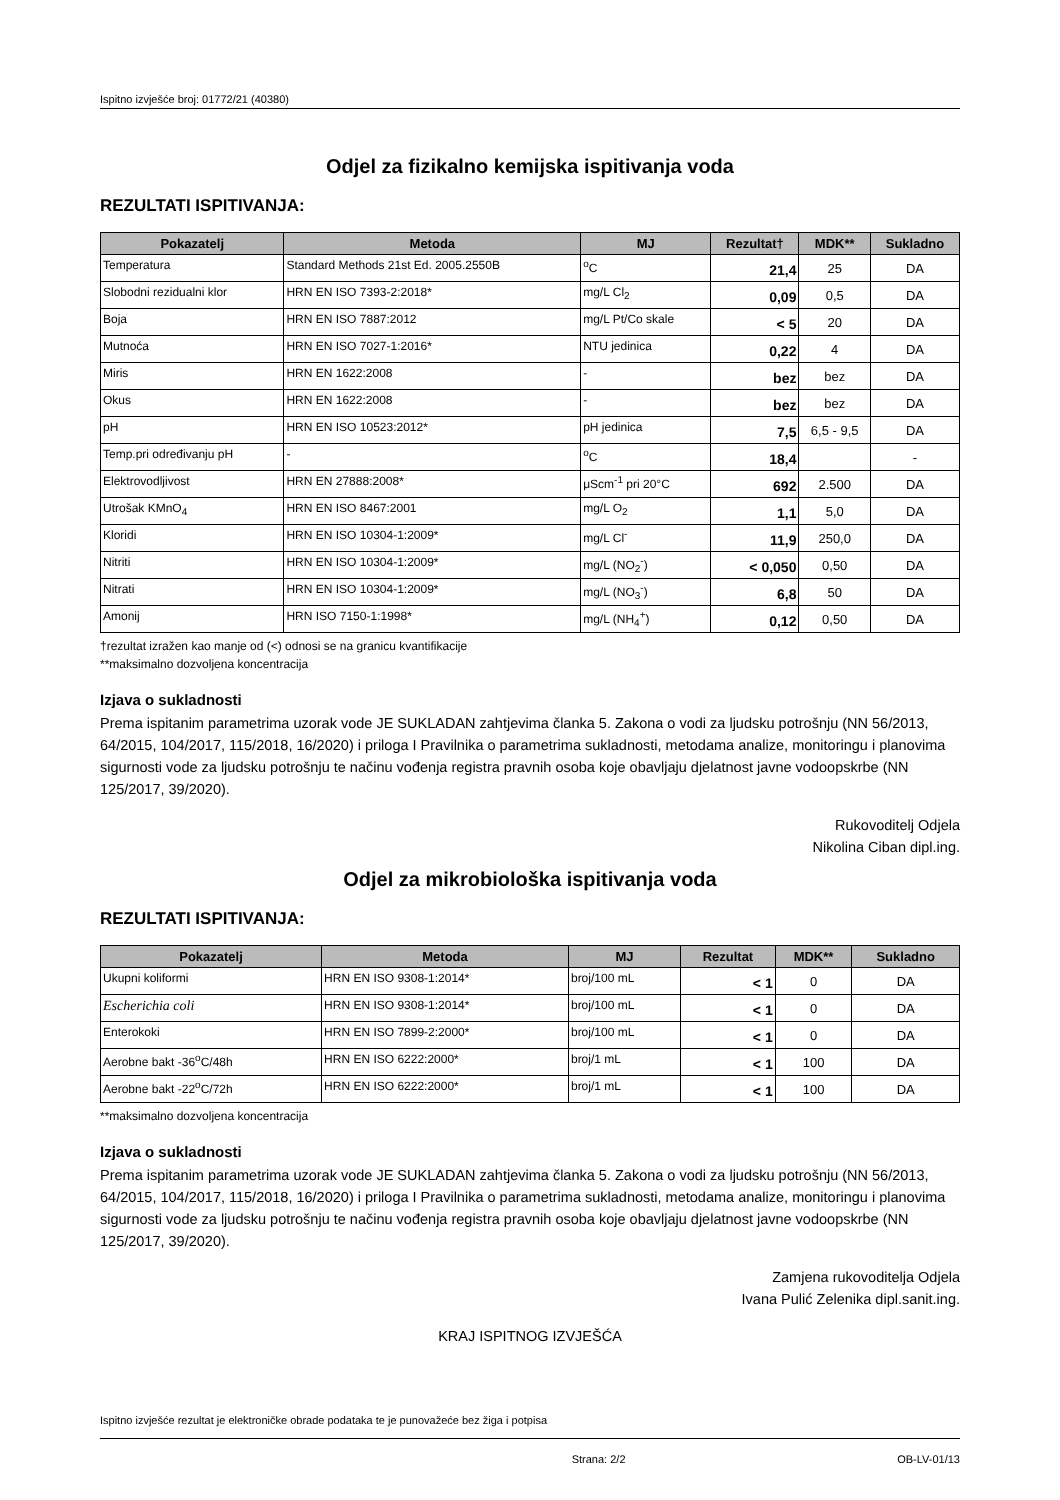Ispitno izvješće broj: 01772/21 (40380)
Odjel za fizikalno kemijska ispitivanja voda
REZULTATI ISPITIVANJA:
| Pokazatelj | Metoda | MJ | Rezultat† | MDK** | Sukladno |
| --- | --- | --- | --- | --- | --- |
| Temperatura | Standard Methods 21st Ed. 2005.2550B | <sup>o</sup> C | 21,4 | 25 | DA |
| Slobodni rezidualni klor | HRN EN ISO 7393-2:2018* | mg/L Cl<sub>2</sub> | 0,09 | 0,5 | DA |
| Boja | HRN EN ISO 7887:2012 | mg/L Pt/Co skale | < 5 | 20 | DA |
| Mutnoća | HRN EN ISO 7027-1:2016* | NTU jedinica | 0,22 | 4 | DA |
| Miris | HRN EN 1622:2008 | - | bez | bez | DA |
| Okus | HRN EN 1622:2008 | - | bez | bez | DA |
| pH | HRN EN ISO 10523:2012* | pH jedinica | 7,5 | 6,5 - 9,5 | DA |
| Temp.pri određivanju pH | - | <sup>o</sup> C | 18,4 | | - |
| Elektrovodljivost | HRN EN 27888:2008* | μScm<sup>-1</sup> pri 20°C | 692 | 2.500 | DA |
| Utrošak KMnO<sub>4</sub> | HRN EN ISO 8467:2001 | mg/L O<sub>2</sub> | 1,1 | 5,0 | DA |
| Kloridi | HRN EN ISO 10304-1:2009* | mg/L Cl<sup>-</sup> | 11,9 | 250,0 | DA |
| Nitriti | HRN EN ISO 10304-1:2009* | mg/L (NO<sub>2</sub><sup>-</sup>) | < 0,050 | 0,50 | DA |
| Nitrati | HRN EN ISO 10304-1:2009* | mg/L (NO<sub>3</sub><sup>-</sup>) | 6,8 | 50 | DA |
| Amonij | HRN ISO 7150-1:1998* | mg/L (NH<sub>4</sub><sup>+</sup>) | 0,12 | 0,50 | DA |
†rezultat izražen kao manje od (<) odnosi se na granicu kvantifikacije
**maksimalno dozvoljena koncentracija
Izjava o sukladnosti
Prema ispitanim parametrima uzorak vode JE SUKLADAN zahtjevima članka 5. Zakona o vodi za ljudsku potrošnju (NN 56/2013, 64/2015, 104/2017, 115/2018, 16/2020) i priloga I Pravilnika o parametrima sukladnosti, metodama analize, monitoringu i planovima sigurnosti vode za ljudsku potrošnju te načinu vođenja registra pravnih osoba koje obavljaju djelatnost javne vodoopskrbe (NN 125/2017, 39/2020).
Rukovoditelj Odjela
Nikolina Ciban dipl.ing.
Odjel za mikrobiološka ispitivanja voda
REZULTATI ISPITIVANJA:
| Pokazatelj | Metoda | MJ | Rezultat | MDK** | Sukladno |
| --- | --- | --- | --- | --- | --- |
| Ukupni koliformi | HRN EN ISO 9308-1:2014* | broj/100 mL | < 1 | 0 | DA |
| Escherichia coli | HRN EN ISO 9308-1:2014* | broj/100 mL | < 1 | 0 | DA |
| Enterokoki | HRN EN ISO 7899-2:2000* | broj/100 mL | < 1 | 0 | DA |
| Aerobne bakt -36<sup>o</sup>C/48h | HRN EN ISO 6222:2000* | broj/1 mL | < 1 | 100 | DA |
| Aerobne bakt -22<sup>o</sup>C/72h | HRN EN ISO 6222:2000* | broj/1 mL | < 1 | 100 | DA |
**maksimalno dozvoljena koncentracija
Izjava o sukladnosti
Prema ispitanim parametrima uzorak vode JE SUKLADAN zahtjevima članka 5. Zakona o vodi za ljudsku potrošnju (NN 56/2013, 64/2015, 104/2017, 115/2018, 16/2020) i priloga I Pravilnika o parametrima sukladnosti, metodama analize, monitoringu i planovima sigurnosti vode za ljudsku potrošnju te načinu vođenja registra pravnih osoba koje obavljaju djelatnost javne vodoopskrbe (NN 125/2017, 39/2020).
Zamjena rukovoditelja Odjela
Ivana Pulić Zelenika dipl.sanit.ing.
KRAJ ISPITNOG IZVJEŠĆA
Ispitno izvješće rezultat je elektroničke obrade podataka te je punovažeće bez žiga i potpisa
Strana: 2/2 OB-LV-01/13